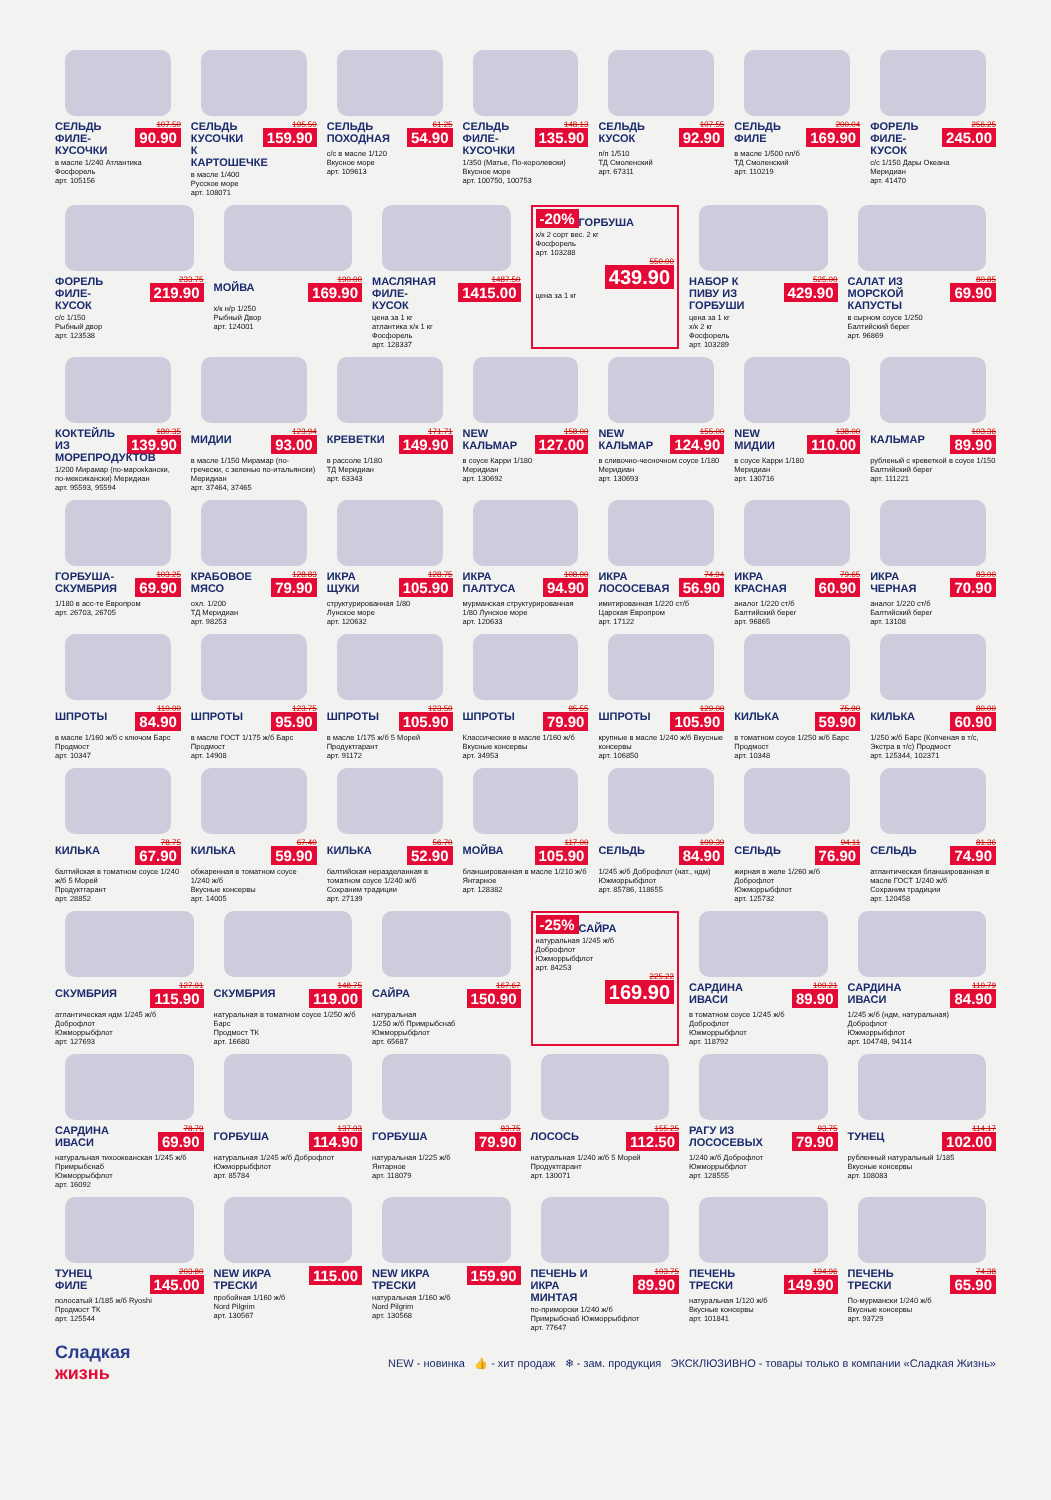СЕЛЬДЬ ФИЛЕ-КУСОЧКИ 107.50
90.90
в масле 1/240 Атлантика
Фосфорель
арт. 105156
СЕЛЬДЬ КУСОЧКИ К КАРТОШЕЧКЕ 195.50
159.90
в масле 1/400
Русское море
арт. 108071
СЕЛЬДЬ ПОХОДНАЯ 61.25
54.90
с/с в масле 1/120
Вкусное море
арт. 109613
СЕЛЬДЬ ФИЛЕ-КУСОЧКИ 148.13
135.90
1/350 (Матье, По-королевски)
Вкусное море
арт. 100750, 100753
СЕЛЬДЬ КУСОК 107.55
92.90
п/п 1/510
ТД Смоленский
арт. 67311
СЕЛЬДЬ ФИЛЕ 200.04
169.90
в масле 1/500 пл/б
ТД Смоленский
арт. 110219
ФОРЕЛЬ ФИЛЕ-КУСОК 256.25
245.00
с/с 1/150 Дары Океана
Меридиан
арт. 41470
ФОРЕЛЬ ФИЛЕ-КУСОК 233.75
219.90
с/с 1/150
Рыбный двор
арт. 123538
МОЙВА 190.00
169.90
х/к н/р 1/250
Рыбный Двор
арт. 124001
МАСЛЯНАЯ ФИЛЕ-КУСОК 1487.50
1415.00
цена за 1 кг
атлантика х/к 1 кг
Фосфорель
арт. 128337
-20%
ГОРБУША
х/к 2 сорт вес. 2 кг
Фосфорель
арт. 103288
550.00
439.90
цена за 1 кг
НАБОР К ПИВУ ИЗ ГОРБУШИ 525.00
429.90
цена за 1 кг
х/к 2 кг
Фосфорель
арт. 103289
САЛАТ ИЗ МОРСКОЙ КАПУСТЫ 80.85
69.90
в сырном соусе 1/250
Балтийский берег
арт. 96869
КОКТЕЙЛЬ ИЗ МОРЕПРОДУКТОВ 180.35
139.90
1/200 Мирамар (по-марокkански, по-мексикански) Меридиан
арт. 95593, 95594
МИДИИ 123.94
93.00
в масле 1/150 Мирамар (по-гречески, с зеленью по-итальянски) Меридиан
арт. 37464, 37465
КРЕВЕТКИ 171.71
149.90
в рассоле 1/180
ТД Меридиан
арт. 63343
NEW КАЛЬМАР 158.00
127.00
в соусе Карри 1/180
Меридиан
арт. 130692
NEW КАЛЬМАР 155.00
124.90
в сливочно-чесночном соусе 1/180 Меридиан
арт. 130693
NEW МИДИИ 138.00
110.00
в соусе Карри 1/180
Меридиан
арт. 130716
КАЛЬМАР 103.36
89.90
рубленый с креветкой в соусе 1/150
Балтийский берег
арт. 111221
ГОРБУША-СКУМБРИЯ 103.25
69.90
1/180 в асс-те Европром
арт. 26703, 26705
КРАБОВОЕ МЯСО 128.83
79.90
охл. 1/200
ТД Меридиан
арт. 98253
ИКРА ЩУКИ 128.75
105.90
структурированная 1/80
Лунское море
арт. 120632
ИКРА ПАЛТУСА 108.00
94.90
мурманская структурированная 1/80 Лунское море
арт. 120633
ИКРА ЛОСОСЕВАЯ 74.94
56.90
имитированная 1/220 ст/б
Царская Европром
арт. 17122
ИКРА КРАСНАЯ 79.65
60.90
аналог 1/220 ст/б
Балтийский берег
арт. 96865
ИКРА ЧЕРНАЯ 83.00
70.90
аналог 1/220 ст/б
Балтийский берег
арт. 13108
ШПРОТЫ 110.00
84.90
в масле 1/160 ж/б с ключом Барс
Продмост
арт. 10347
ШПРОТЫ 123.75
95.90
в масле ГОСТ 1/175 ж/б Барс
Продмост
арт. 14908
ШПРОТЫ 123.50
105.90
в масле 1/175 ж/б 5 Морей
Продуктгарант
арт. 91172
ШПРОТЫ 95.55
79.90
Классические в масле 1/160 ж/б Вкусные консервы
арт. 34953
ШПРОТЫ 129.00
105.90
крупные в масле 1/240 ж/б Вкусные консервы
арт. 106850
КИЛЬКА 75.90
59.90
в томатном соусе 1/250 ж/б Барс
Продмост
арт. 10348
КИЛЬКА 80.00
60.90
1/250 ж/б Барс (Копченая в т/с, Экстра в т/с) Продмост
арт. 125344, 102371
КИЛЬКА 78.75
67.90
балтийская в томатном соусе 1/240 ж/б 5 Морей
Продуктгарант
арт. 28852
КИЛЬКА 67.40
59.90
обжаренная в томатном соусе 1/240 ж/б
Вкусные консервы
арт. 14005
КИЛЬКА 56.70
52.90
балтийская неразделанная в томатном соусе 1/240 ж/б
Сохраним традиции
арт. 27139
МОЙВА 117.00
105.90
бланшированная в масле 1/210 ж/б
Янтарное
арт. 128382
СЕЛЬДЬ 109.39
84.90
1/245 ж/б Доброфлот (нат., ндм) Южморрыбфлот
арт. 85786, 118655
СЕЛЬДЬ 94.11
76.90
жирная в желе 1/260 ж/б
Доброфлот
Южморрыбфлот
арт. 125732
СЕЛЬДЬ 81.36
74.90
атлантическая бланшированная в масле ГОСТ 1/240 ж/б
Сохраним традиции
арт. 120458
СКУМБРИЯ 127.91
115.90
атлантическая ндм 1/245 ж/б
Доброфлот
Южморрыбфлот
арт. 127693
СКУМБРИЯ 148.75
119.00
натуральная в томатном соусе 1/250 ж/б Барс
Продмост ТК
арт. 16680
САЙРА 167.67
150.90
натуральная
1/250 ж/б Примрыбснаб
Южморрыбфлот
арт. 65687
-25%
САЙРА
натуральная 1/245 ж/б
Доброфлот
Южморрыбфлот
арт. 84253
225.22
169.90
САРДИНА ИВАСИ 109.21
89.90
в томатном соусе 1/245 ж/б
Доброфлот
Южморрыбфлот
арт. 118792
САРДИНА ИВАСИ 110.79
84.90
1/245 ж/б (ндм, натуральная)
Доброфлот
Южморрыбфлот
арт. 104748, 94114
САРДИНА ИВАСИ 78.79
69.90
натуральная тихоокеанская 1/245 ж/б Примрыбснаб
Южморрыбфлот
арт. 16092
ГОРБУША 137.03
114.90
натуральная 1/245 ж/б Доброфлот
Южморрыбфлот
арт. 85784
ГОРБУША 93.75
79.90
натуральная 1/225 ж/б
Янтарное
арт. 118079
ЛОСОСЬ 155.25
112.50
натуральная 1/240 ж/б 5 Морей
Продуктгарант
арт. 130071
РАГУ ИЗ ЛОСОСЕВЫХ 93.75
79.90
1/240 ж/б Доброфлот
Южморрыбфлот
арт. 128555
ТУНЕЦ 114.17
102.00
рубленный натуральный 1/185
Вкусные консервы
арт. 108083
ТУНЕЦ ФИЛЕ 203.80
145.00
полосатый 1/185 ж/б Ryoshi
Продмост ТК
арт. 125544
NEW ИКРА ТРЕСКИ 115.00
пробойная 1/160 ж/б
Nord Pilgrim
арт. 130567
NEW ИКРА ТРЕСКИ 159.90
натуральная 1/160 ж/б
Nord Pilgrim
арт. 130568
ПЕЧЕНЬ И ИКРА МИНТАЯ 103.75
89.90
по-приморски 1/240 ж/б
Примрыбснаб Южморрыбфлот
арт. 77647
ПЕЧЕНЬ ТРЕСКИ 194.96
149.90
натуральная 1/120 ж/б
Вкусные консервы
арт. 101841
ПЕЧЕНЬ ТРЕСКИ 74.38
65.90
По-мурмански 1/240 ж/б
Вкусные консервы
арт. 93729
Сладкая
жизнь
NEW - новинка 👍 - хит продаж ❄ - зам. продукция ЭКСКЛЮЗИВНО - товары только в компании «Сладкая Жизнь»